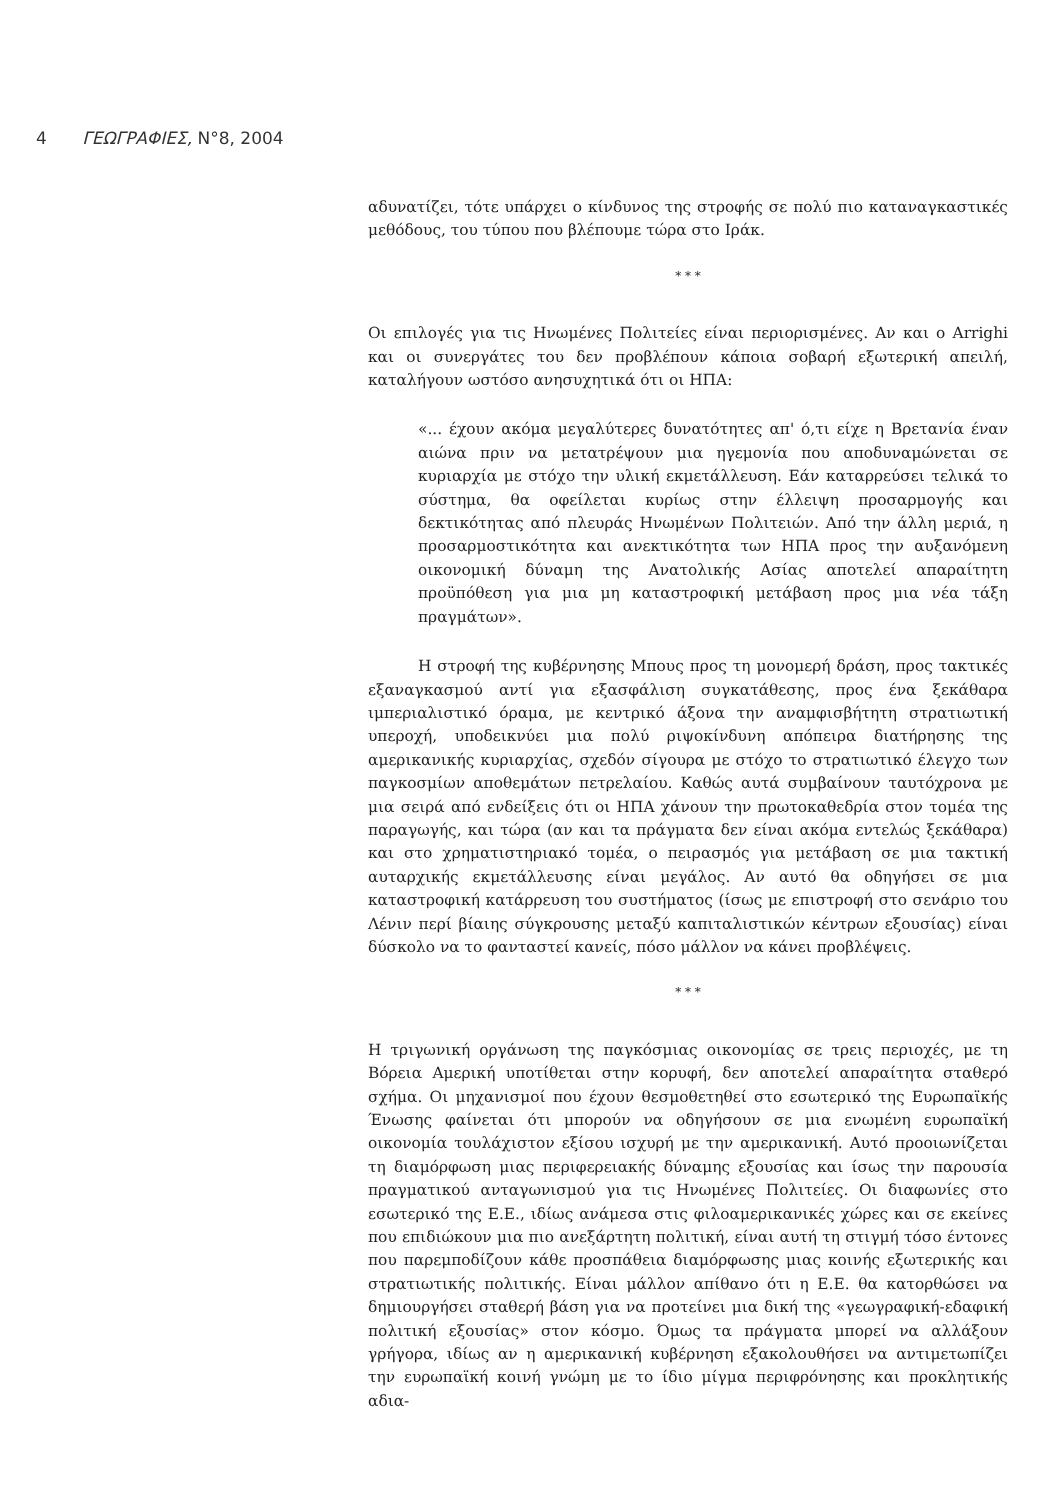4 ΓΕΩΓΡΑΦΙΕΣ, Ν°8, 2004
αδυνατίζει, τότε υπάρχει ο κίνδυνος της στροφής σε πολύ πιο καταναγκαστικές μεθόδους, του τύπου που βλέπουμε τώρα στο Ιράκ.
* * *
Οι επιλογές για τις Ηνωμένες Πολιτείες είναι περιορισμένες. Αν και ο Arrighi και οι συνεργάτες του δεν προβλέπουν κάποια σοβαρή εξωτερική απειλή, καταλήγουν ωστόσο ανησυχητικά ότι οι ΗΠΑ:
«... έχουν ακόμα μεγαλύτερες δυνατότητες απ' ό,τι είχε η Βρετανία έναν αιώνα πριν να μετατρέψουν μια ηγεμονία που αποδυναμώνεται σε κυριαρχία με στόχο την υλική εκμετάλλευση. Εάν καταρρεύσει τελικά το σύστημα, θα οφείλεται κυρίως στην έλλειψη προσαρμογής και δεκτικότητας από πλευράς Ηνωμένων Πολιτειών. Από την άλλη μεριά, η προσαρμοστικότητα και ανεκτικότητα των ΗΠΑ προς την αυξανόμενη οικονομική δύναμη της Ανατολικής Ασίας αποτελεί απαραίτητη προϋπόθεση για μια μη καταστροφική μετάβαση προς μια νέα τάξη πραγμάτων».
Η στροφή της κυβέρνησης Μπους προς τη μονομερή δράση, προς τακτικές εξαναγκασμού αντί για εξασφάλιση συγκατάθεσης, προς ένα ξεκάθαρα ιμπεριαλιστικό όραμα, με κεντρικό άξονα την αναμφισβήτητη στρατιωτική υπεροχή, υποδεικνύει μια πολύ ριψοκίνδυνη απόπειρα διατήρησης της αμερικανικής κυριαρχίας, σχεδόν σίγουρα με στόχο το στρατιωτικό έλεγχο των παγκοσμίων αποθεμάτων πετρελαίου. Καθώς αυτά συμβαίνουν ταυτόχρονα με μια σειρά από ενδείξεις ότι οι ΗΠΑ χάνουν την πρωτοκαθεδρία στον τομέα της παραγωγής, και τώρα (αν και τα πράγματα δεν είναι ακόμα εντελώς ξεκάθαρα) και στο χρηματιστηριακό τομέα, ο πειρασμός για μετάβαση σε μια τακτική αυταρχικής εκμετάλλευσης είναι μεγάλος. Αν αυτό θα οδηγήσει σε μια καταστροφική κατάρρευση του συστήματος (ίσως με επιστροφή στο σενάριο του Λένιν περί βίαιης σύγκρουσης μεταξύ καπιταλιστικών κέντρων εξουσίας) είναι δύσκολο να το φανταστεί κανείς, πόσο μάλλον να κάνει προβλέψεις.
* * *
Η τριγωνική οργάνωση της παγκόσμιας οικονομίας σε τρεις περιοχές, με τη Βόρεια Αμερική υποτίθεται στην κορυφή, δεν αποτελεί απαραίτητα σταθερό σχήμα. Οι μηχανισμοί που έχουν θεσμοθετηθεί στο εσωτερικό της Ευρωπαϊκής Ένωσης φαίνεται ότι μπορούν να οδηγήσουν σε μια ενωμένη ευρωπαϊκή οικονομία τουλάχιστον εξίσου ισχυρή με την αμερικανική. Αυτό προοιωνίζεται τη διαμόρφωση μιας περιφερειακής δύναμης εξουσίας και ίσως την παρουσία πραγματικού ανταγωνισμού για τις Ηνωμένες Πολιτείες. Οι διαφωνίες στο εσωτερικό της Ε.Ε., ιδίως ανάμεσα στις φιλοαμερικανικές χώρες και σε εκείνες που επιδιώκουν μια πιο ανεξάρτητη πολιτική, είναι αυτή τη στιγμή τόσο έντονες που παρεμποδίζουν κάθε προσπάθεια διαμόρφωσης μιας κοινής εξωτερικής και στρατιωτικής πολιτικής. Είναι μάλλον απίθανο ότι η Ε.Ε. θα κατορθώσει να δημιουργήσει σταθερή βάση για να προτείνει μια δική της «γεωγραφική-εδαφική πολιτική εξουσίας» στον κόσμο. Όμως τα πράγματα μπορεί να αλλάξουν γρήγορα, ιδίως αν η αμερικανική κυβέρνηση εξακολουθήσει να αντιμετωπίζει την ευρωπαϊκή κοινή γνώμη με το ίδιο μίγμα περιφρόνησης και προκλητικής αδια-